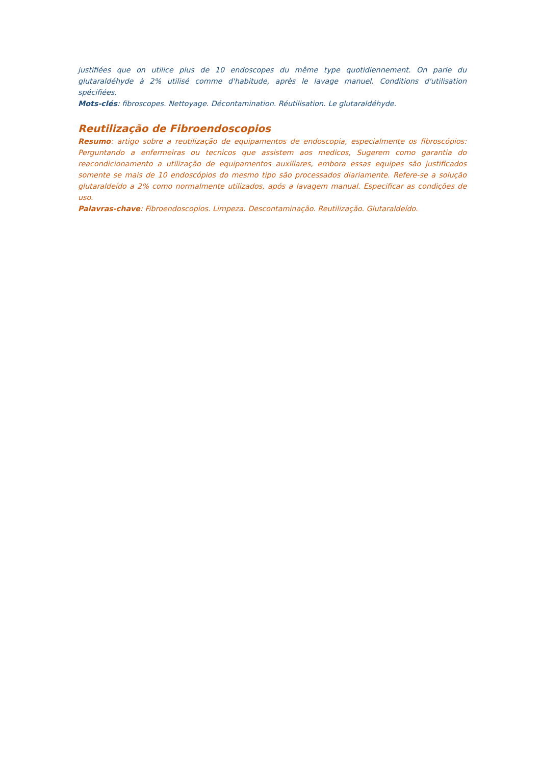justifiées que on utilice plus de 10 endoscopes du même type quotidiennement. On parle du glutaraldéhyde à 2% utilisé comme d'habitude, après le lavage manuel. Conditions d'utilisation spécifiées.
Mots-clés: fibroscopes. Nettoyage. Décontamination. Réutilisation. Le glutaraldéhyde.
Reutilização de Fibroendoscopios
Resumo: artigo sobre a reutilização de equipamentos de endoscopia, especialmente os fibroscópios: Perguntando a enfermeiras ou tecnicos que assistem aos medicos, Sugerem como garantia do reacondicionamento a utilização de equipamentos auxiliares, embora essas equipes são justificados somente se mais de 10 endoscópios do mesmo tipo são processados diariamente. Refere-se a solução glutaraldeído a 2% como normalmente utilizados, após a lavagem manual. Especificar as condições de uso.
Palavras-chave: Fibroendoscopios. Limpeza. Descontaminação. Reutilização. Glutaraldeído.